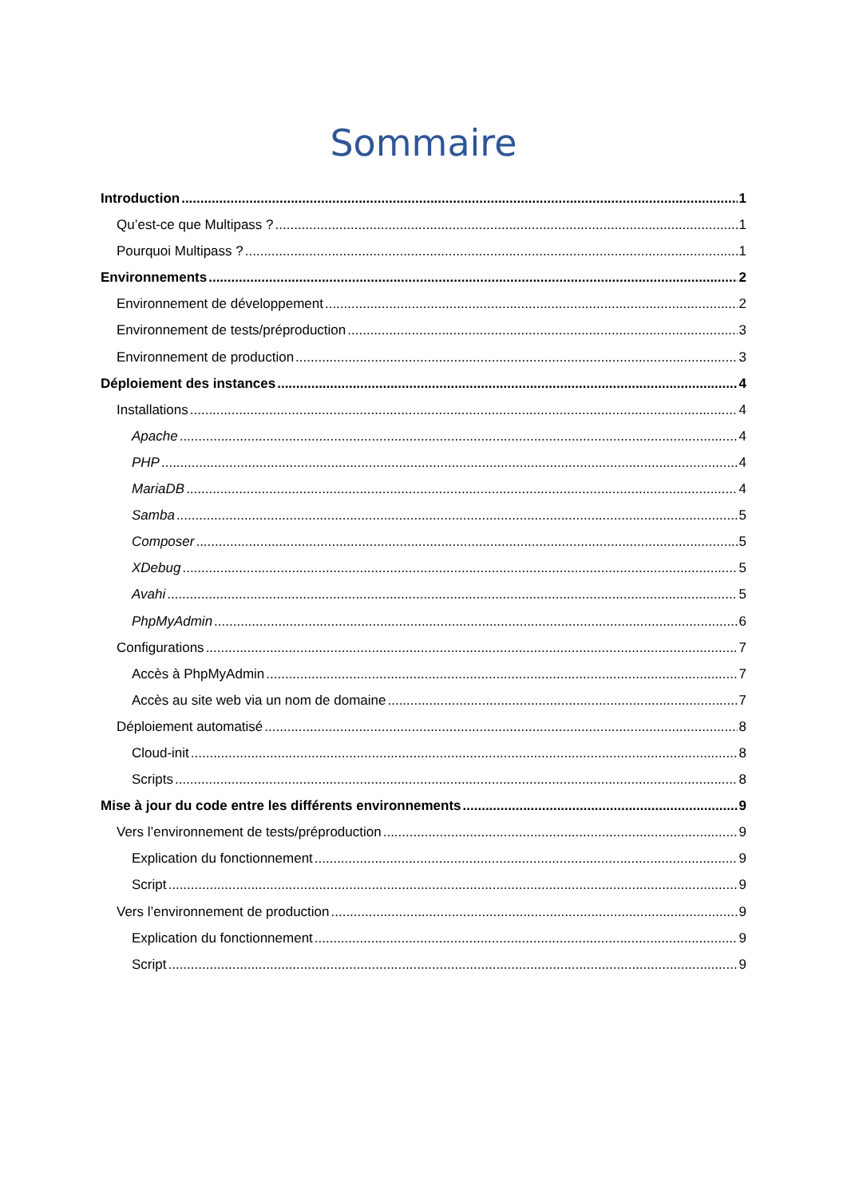Sommaire
Introduction 1
Qu’est-ce que Multipass ? 1
Pourquoi Multipass ? 1
Environnements 2
Environnement de développement 2
Environnement de tests/préproduction 3
Environnement de production 3
Déploiement des instances 4
Installations 4
Apache 4
PHP 4
MariaDB 4
Samba 5
Composer 5
XDebug 5
Avahi 5
PhpMyAdmin 6
Configurations 7
Accès à PhpMyAdmin 7
Accès au site web via un nom de domaine 7
Déploiement automatisé 8
Cloud-init 8
Scripts 8
Mise à jour du code entre les différents environnements 9
Vers l’environnement de tests/préproduction 9
Explication du fonctionnement 9
Script 9
Vers l’environnement de production 9
Explication du fonctionnement 9
Script 9